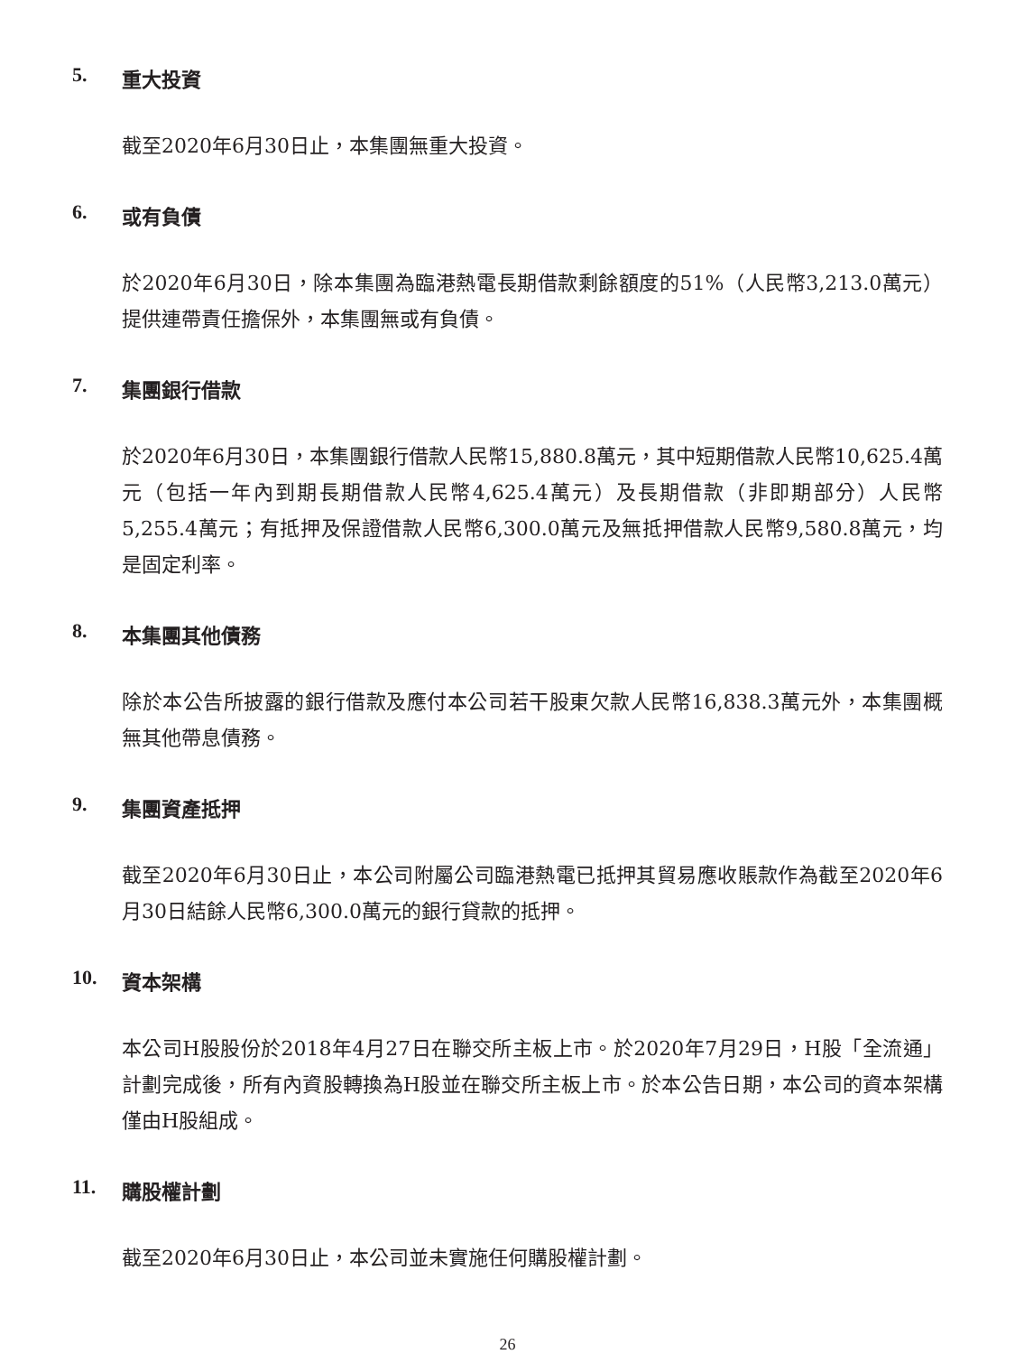5. 重大投資
截至2020年6月30日止，本集團無重大投資。
6. 或有負債
於2020年6月30日，除本集團為臨港熱電長期借款剩餘額度的51%（人民幣3,213.0萬元）提供連帶責任擔保外，本集團無或有負債。
7. 集團銀行借款
於2020年6月30日，本集團銀行借款人民幣15,880.8萬元，其中短期借款人民幣10,625.4萬元（包括一年內到期長期借款人民幣4,625.4萬元）及長期借款（非即期部分）人民幣5,255.4萬元；有抵押及保證借款人民幣6,300.0萬元及無抵押借款人民幣9,580.8萬元，均是固定利率。
8. 本集團其他債務
除於本公告所披露的銀行借款及應付本公司若干股東欠款人民幣16,838.3萬元外，本集團概無其他帶息債務。
9. 集團資產抵押
截至2020年6月30日止，本公司附屬公司臨港熱電已抵押其貿易應收賬款作為截至2020年6月30日結餘人民幣6,300.0萬元的銀行貸款的抵押。
10. 資本架構
本公司H股股份於2018年4月27日在聯交所主板上市。於2020年7月29日，H股「全流通」計劃完成後，所有內資股轉換為H股並在聯交所主板上市。於本公告日期，本公司的資本架構僅由H股組成。
11. 購股權計劃
截至2020年6月30日止，本公司並未實施任何購股權計劃。
26